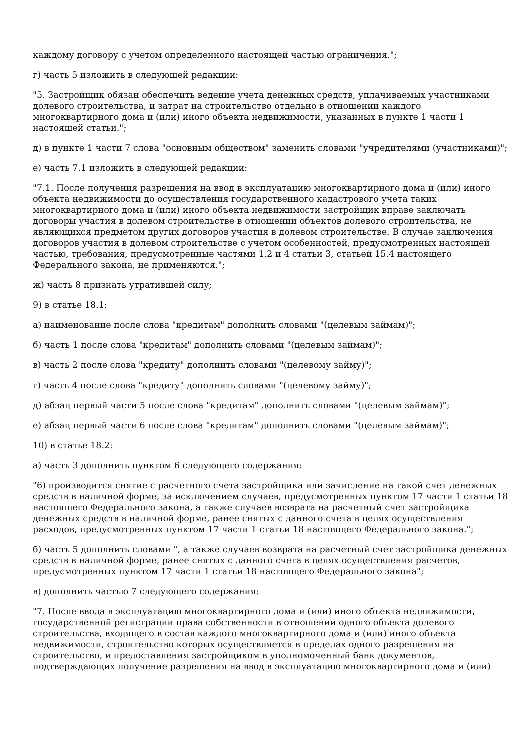каждому договору с учетом определенного настоящей частью ограничения.";
г) часть 5 изложить в следующей редакции:
"5. Застройщик обязан обеспечить ведение учета денежных средств, уплачиваемых участниками долевого строительства, и затрат на строительство отдельно в отношении каждого многоквартирного дома и (или) иного объекта недвижимости, указанных в пункте 1 части 1 настоящей статьи.";
д) в пункте 1 части 7 слова "основным обществом" заменить словами "учредителями (участниками)";
е) часть 7.1 изложить в следующей редакции:
"7.1. После получения разрешения на ввод в эксплуатацию многоквартирного дома и (или) иного объекта недвижимости до осуществления государственного кадастрового учета таких многоквартирного дома и (или) иного объекта недвижимости застройщик вправе заключать договоры участия в долевом строительстве в отношении объектов долевого строительства, не являющихся предметом других договоров участия в долевом строительстве. В случае заключения договоров участия в долевом строительстве с учетом особенностей, предусмотренных настоящей частью, требования, предусмотренные частями 1.2 и 4 статьи 3, статьей 15.4 настоящего Федерального закона, не применяются.";
ж) часть 8 признать утратившей силу;
9) в статье 18.1:
а) наименование после слова "кредитам" дополнить словами "(целевым займам)";
б) часть 1 после слова "кредитам" дополнить словами "(целевым займам)";
в) часть 2 после слова "кредиту" дополнить словами "(целевому займу)";
г) часть 4 после слова "кредиту" дополнить словами "(целевому займу)";
д) абзац первый части 5 после слова "кредитам" дополнить словами "(целевым займам)";
е) абзац первый части 6 после слова "кредитам" дополнить словами "(целевым займам)";
10) в статье 18.2:
а) часть 3 дополнить пунктом 6 следующего содержания:
"6) производится снятие с расчетного счета застройщика или зачисление на такой счет денежных средств в наличной форме, за исключением случаев, предусмотренных пунктом 17 части 1 статьи 18 настоящего Федерального закона, а также случаев возврата на расчетный счет застройщика денежных средств в наличной форме, ранее снятых с данного счета в целях осуществления расходов, предусмотренных пунктом 17 части 1 статьи 18 настоящего Федерального закона.";
б) часть 5 дополнить словами ", а также случаев возврата на расчетный счет застройщика денежных средств в наличной форме, ранее снятых с данного счета в целях осуществления расчетов, предусмотренных пунктом 17 части 1 статьи 18 настоящего Федерального закона";
в) дополнить частью 7 следующего содержания:
"7. После ввода в эксплуатацию многоквартирного дома и (или) иного объекта недвижимости, государственной регистрации права собственности в отношении одного объекта долевого строительства, входящего в состав каждого многоквартирного дома и (или) иного объекта недвижимости, строительство которых осуществляется в пределах одного разрешения на строительство, и предоставления застройщиком в уполномоченный банк документов, подтверждающих получение разрешения на ввод в эксплуатацию многоквартирного дома и (или)